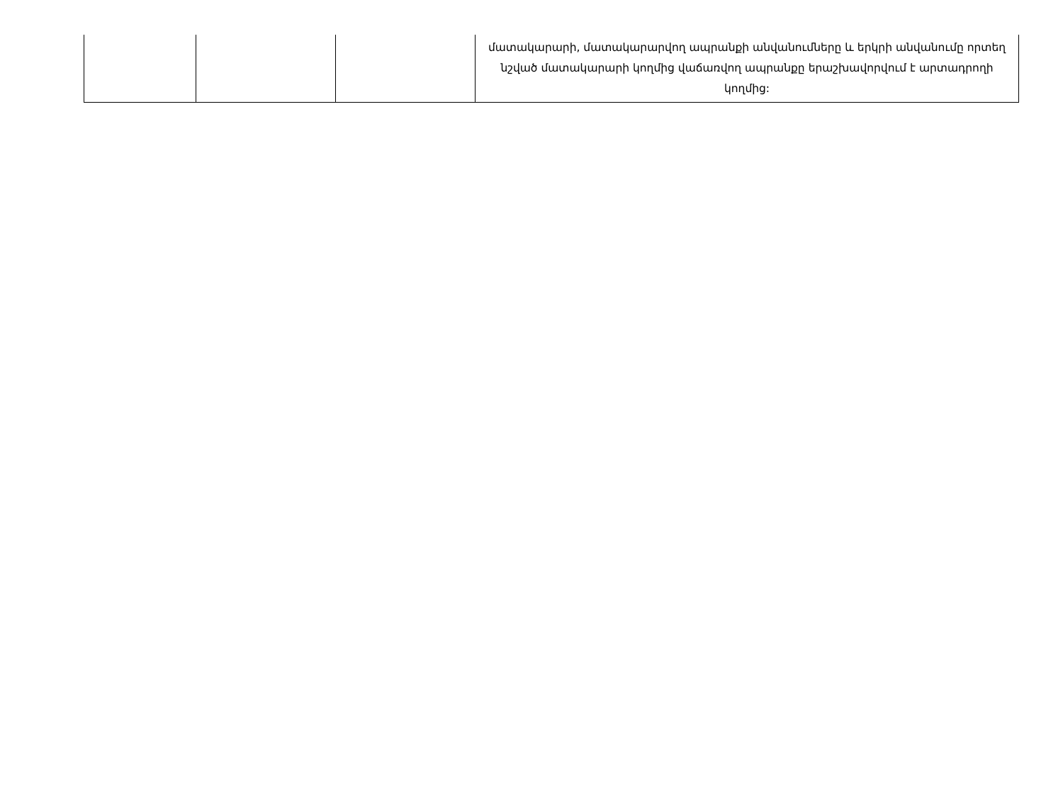| | | | մատակարարի, մատակարարվող ապրանքի անվանումները և երկրի անվանումը որտեղ նշված մատակարարի կողմից վաճառվող ապրանքը երաշխավորվում է արտադրողի կողմից: |